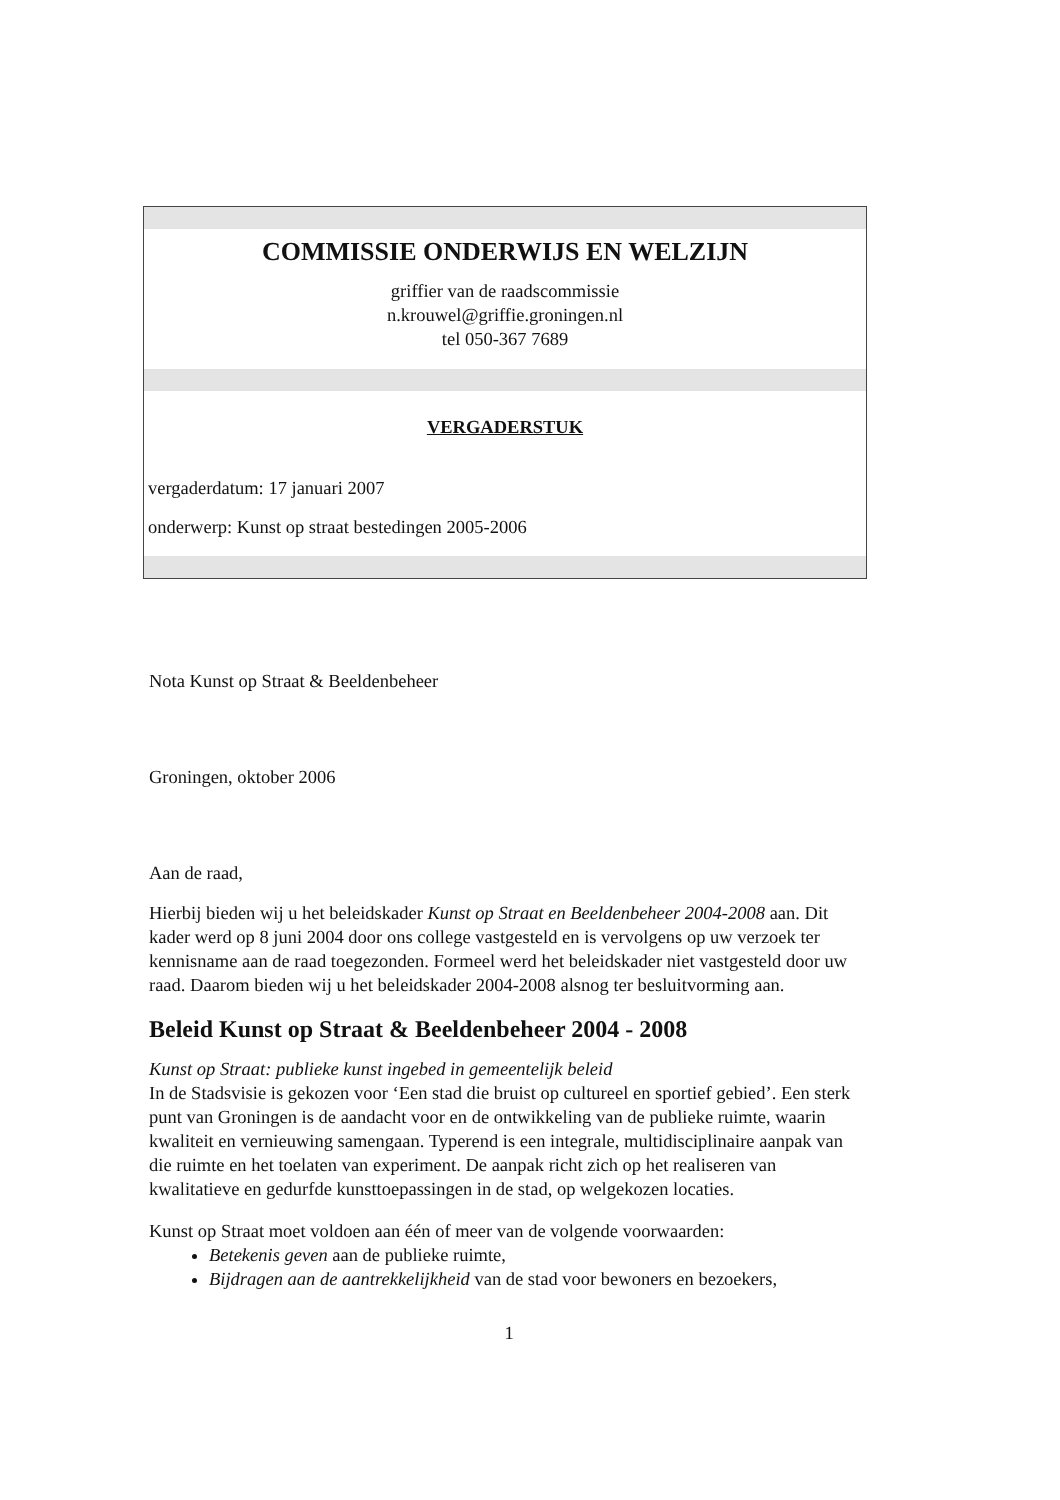COMMISSIE ONDERWIJS EN WELZIJN
griffier van de raadscommissie
n.krouwel@griffie.groningen.nl
tel 050-367 7689
VERGADERSTUK
vergaderdatum: 17 januari 2007
onderwerp: Kunst op straat bestedingen 2005-2006
Nota Kunst op Straat & Beeldenbeheer
Groningen, oktober 2006
Aan de raad,
Hierbij bieden wij u het beleidskader Kunst op Straat en Beeldenbeheer 2004-2008 aan. Dit kader werd op 8 juni 2004 door ons college vastgesteld en is vervolgens op uw verzoek ter kennisname aan de raad toegezonden. Formeel werd het beleidskader niet vastgesteld door uw raad. Daarom bieden wij u het beleidskader 2004-2008 alsnog ter besluitvorming aan.
Beleid Kunst op Straat & Beeldenbeheer 2004 - 2008
Kunst op Straat: publieke kunst ingebed in gemeentelijk beleid
In de Stadsvisie is gekozen voor ‘Een stad die bruist op cultureel en sportief gebied’. Een sterk punt van Groningen is de aandacht voor en de ontwikkeling van de publieke ruimte, waarin kwaliteit en vernieuwing samengaan. Typerend is een integrale, multidisciplinaire aanpak van die ruimte en het toelaten van experiment. De aanpak richt zich op het realiseren van kwalitatieve en gedurfde kunsttoepassingen in de stad, op welgekozen locaties.
Kunst op Straat moet voldoen aan één of meer van de volgende voorwaarden:
Betekenis geven aan de publieke ruimte,
Bijdragen aan de aantrekkelijkheid van de stad voor bewoners en bezoekers,
1